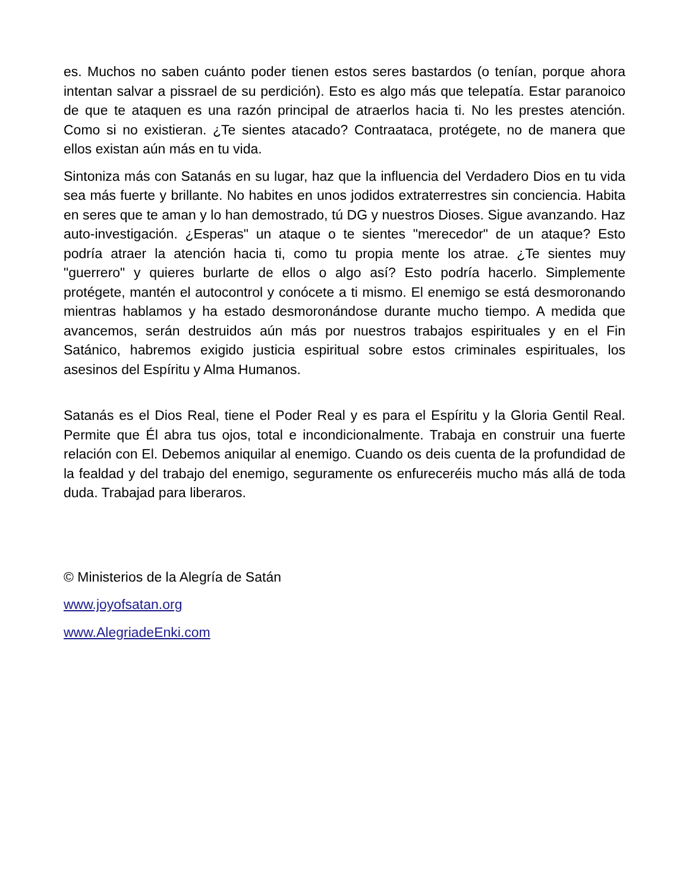es. Muchos no saben cuánto poder tienen estos seres bastardos (o tenían, porque ahora intentan salvar a pissrael de su perdición). Esto es algo más que telepatía. Estar paranoico de que te ataquen es una razón principal de atraerlos hacia ti. No les prestes atención. Como si no existieran. ¿Te sientes atacado? Contraataca, protégete, no de manera que ellos existan aún más en tu vida.
Sintoniza más con Satanás en su lugar, haz que la influencia del Verdadero Dios en tu vida sea más fuerte y brillante. No habites en unos jodidos extraterrestres sin conciencia. Habita en seres que te aman y lo han demostrado, tú DG y nuestros Dioses. Sigue avanzando. Haz auto-investigación. ¿Esperas" un ataque o te sientes "merecedor" de un ataque? Esto podría atraer la atención hacia ti, como tu propia mente los atrae. ¿Te sientes muy "guerrero" y quieres burlarte de ellos o algo así? Esto podría hacerlo. Simplemente protégete, mantén el autocontrol y conócete a ti mismo. El enemigo se está desmoronando mientras hablamos y ha estado desmoronándose durante mucho tiempo. A medida que avancemos, serán destruidos aún más por nuestros trabajos espirituales y en el Fin Satánico, habremos exigido justicia espiritual sobre estos criminales espirituales, los asesinos del Espíritu y Alma Humanos.
Satanás es el Dios Real, tiene el Poder Real y es para el Espíritu y la Gloria Gentil Real. Permite que Él abra tus ojos, total e incondicionalmente. Trabaja en construir una fuerte relación con El. Debemos aniquilar al enemigo. Cuando os deis cuenta de la profundidad de la fealdad y del trabajo del enemigo, seguramente os enfureceréis mucho más allá de toda duda. Trabajad para liberaros.
© Ministerios de la Alegría de Satán
www.joyofsatan.org
www.AlegriadeEnki.com